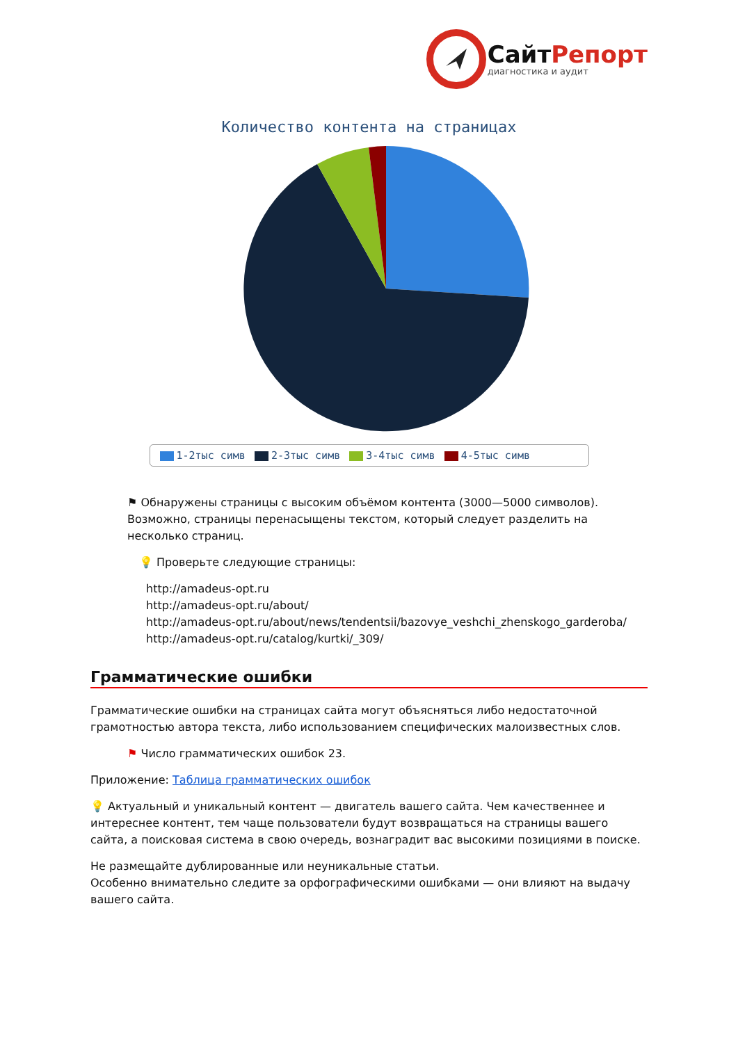СайтРепорт
диагностика и аудит
Количество контента на страницах
1-2тыс симв 2-3тыс симв 3-4тыс симв 4-5тыс симв
⚑ Обнаружены страницы с высоким объёмом контента (3000—5000 символов). Возможно, страницы перенасыщены текстом, который следует разделить на несколько страниц.
💡 Проверьте следующие страницы:
http://amadeus-opt.ru
http://amadeus-opt.ru/about/
http://amadeus-opt.ru/about/news/tendentsii/bazovye_veshchi_zhenskogo_garderoba/
http://amadeus-opt.ru/catalog/kurtki/_309/
Грамматические ошибки
Грамматические ошибки на страницах сайта могут объясняться либо недостаточной грамотностью автора текста, либо использованием специфических малоизвестных слов.
⚑ Число грамматических ошибок 23.
Приложение: Таблица грамматических ошибок
💡 Актуальный и уникальный контент — двигатель вашего сайта. Чем качественнее и интереснее контент, тем чаще пользователи будут возвращаться на страницы вашего сайта, а поисковая система в свою очередь, вознаградит вас высокими позициями в поиске.
Не размещайте дублированные или неуникальные статьи.
Особенно внимательно следите за орфографическими ошибками — они влияют на выдачу вашего сайта.